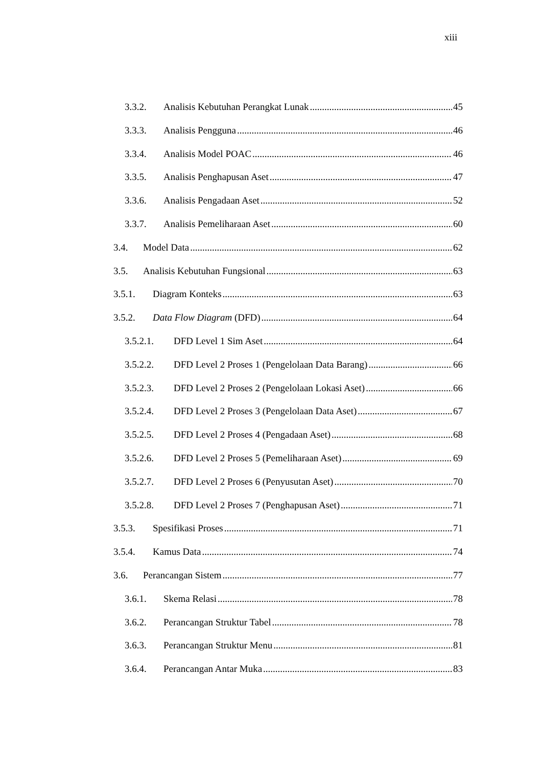xiii
3.3.2. Analisis Kebutuhan Perangkat Lunak 45
3.3.3. Analisis Pengguna 46
3.3.4. Analisis Model POAC 46
3.3.5. Analisis Penghapusan Aset 47
3.3.6. Analisis Pengadaan Aset 52
3.3.7. Analisis Pemeliharaan Aset 60
3.4. Model Data 62
3.5. Analisis Kebutuhan Fungsional 63
3.5.1. Diagram Konteks 63
3.5.2. Data Flow Diagram (DFD) 64
3.5.2.1. DFD Level 1 Sim Aset 64
3.5.2.2. DFD Level 2 Proses 1 (Pengelolaan Data Barang) 66
3.5.2.3. DFD Level 2 Proses 2 (Pengelolaan Lokasi Aset) 66
3.5.2.4. DFD Level 2 Proses 3 (Pengelolaan Data Aset) 67
3.5.2.5. DFD Level 2 Proses 4 (Pengadaan Aset) 68
3.5.2.6. DFD Level 2 Proses 5 (Pemeliharaan Aset) 69
3.5.2.7. DFD Level 2 Proses 6 (Penyusutan Aset) 70
3.5.2.8. DFD Level 2 Proses 7 (Penghapusan Aset) 71
3.5.3. Spesifikasi Proses 71
3.5.4. Kamus Data 74
3.6. Perancangan Sistem 77
3.6.1. Skema Relasi 78
3.6.2. Perancangan Struktur Tabel 78
3.6.3. Perancangan Struktur Menu 81
3.6.4. Perancangan Antar Muka 83